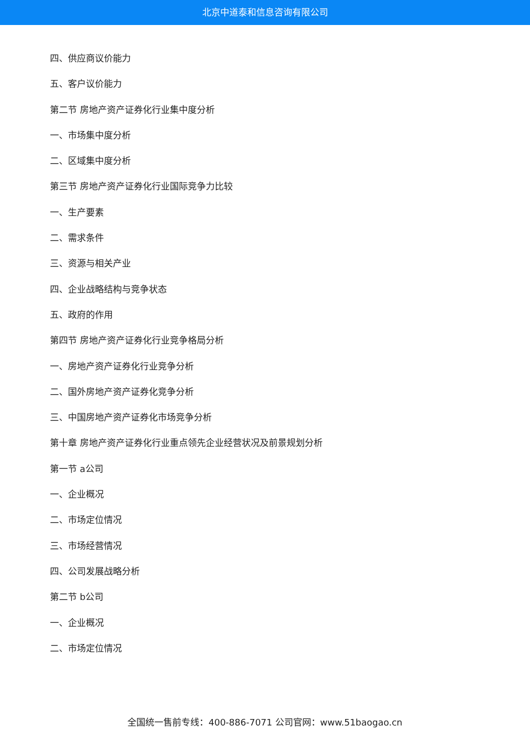北京中道泰和信息咨询有限公司
四、供应商议价能力
五、客户议价能力
第二节 房地产资产证券化行业集中度分析
一、市场集中度分析
二、区域集中度分析
第三节 房地产资产证券化行业国际竞争力比较
一、生产要素
二、需求条件
三、资源与相关产业
四、企业战略结构与竞争状态
五、政府的作用
第四节 房地产资产证券化行业竞争格局分析
一、房地产资产证券化行业竞争分析
二、国外房地产资产证券化竞争分析
三、中国房地产资产证券化市场竞争分析
第十章 房地产资产证券化行业重点领先企业经营状况及前景规划分析
第一节 a公司
一、企业概况
二、市场定位情况
三、市场经营情况
四、公司发展战略分析
第二节 b公司
一、企业概况
二、市场定位情况
全国统一售前专线：400-886-7071 公司官网：www.51baogao.cn